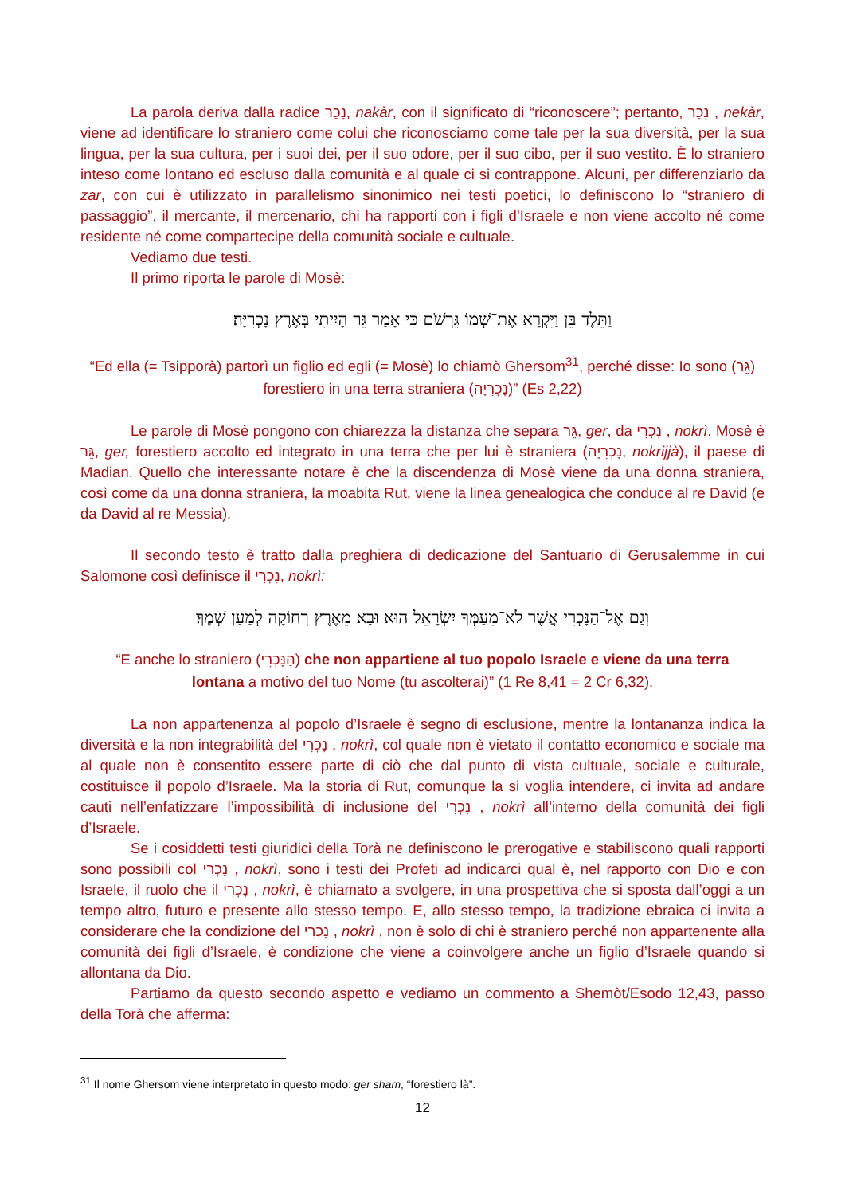La parola deriva dalla radice נָכַר, nakàr, con il significato di “riconoscere”; pertanto, נֵכָר , nekàr, viene ad identificare lo straniero come colui che riconosciamo come tale per la sua diversità, per la sua lingua, per la sua cultura, per i suoi dei, per il suo odore, per il suo cibo, per il suo vestito. È lo straniero inteso come lontano ed escluso dalla comunità e al quale ci si contrappone. Alcuni, per differenziarlo da zar, con cui è utilizzato in parallelismo sinonimico nei testi poetici, lo definiscono lo “straniero di passaggio”, il mercante, il mercenario, chi ha rapporti con i figli d’Israele e non viene accolto né come residente né come compartecipe della comunità sociale e cultuale.
Vediamo due testi.
Il primo riporta le parole di Mosè:
וַתֵּלֶד בֵּן וַיִּקְרָא אֶת־שְׁמוֹ גֵּרְשֹׁם כִּי אָמַר גֵּר הָיִיתִי בְּאֶרֶץ נָכְרִיָּה׃
“Ed ella (= Tsipporà) partorì un figlio ed egli (= Mosè) lo chiamò Ghersom<sup>31</sup>, perché disse: Io sono (גֵּר) forestiero in una terra straniera (נָכְרִיָּה)” (Es 2,22)
Le parole di Mosè pongono con chiarezza la distanza che separa גֵּר, ger, da נָכְרִי , nokrì. Mosè è גֵּר, ger, forestiero accolto ed integrato in una terra che per lui è straniera (נָכְרִיָּה, nokrijjà), il paese di Madian. Quello che interessante notare è che la discendenza di Mosè viene da una donna straniera, così come da una donna straniera, la moabita Rut, viene la linea genealogica che conduce al re David (e da David al re Messia).
Il secondo testo è tratto dalla preghiera di dedicazione del Santuario di Gerusalemme in cui Salomone così definisce il נָכְרִי, nokrì:
וְגַם אֶל־הַנָּכְרִי אֲשֶׁר לֹא־מֵעַמְּךָ יִשְׂרָאֵל הוּא וּבָא מֵאֶרֶץ רְחוֹקָה לְמַעַן שְׁמֶךָ׃
“E anche lo straniero (הַנָּכְרִי) che non appartiene al tuo popolo Israele e viene da una terra lontana a motivo del tuo Nome (tu ascolterai)” (1 Re 8,41 = 2 Cr 6,32).
La non appartenenza al popolo d’Israele è segno di esclusione, mentre la lontananza indica la diversità e la non integrabilità del נָכְרִי , nokrì, col quale non è vietato il contatto economico e sociale ma al quale non è consentito essere parte di ciò che dal punto di vista cultuale, sociale e culturale, costituisce il popolo d’Israele. Ma la storia di Rut, comunque la si voglia intendere, ci invita ad andare cauti nell’enfatizzare l’impossibilità di inclusione del נָכְרִי , nokrì all’interno della comunità dei figli d’Israele.
Se i cosiddetti testi giuridici della Torà ne definiscono le prerogative e stabiliscono quali rapporti sono possibili col נָכְרִי , nokrì, sono i testi dei Profeti ad indicarci qual è, nel rapporto con Dio e con Israele, il ruolo che il נָכְרִי , nokrì, è chiamato a svolgere, in una prospettiva che si sposta dall’oggi a un tempo altro, futuro e presente allo stesso tempo. E, allo stesso tempo, la tradizione ebraica ci invita a considerare che la condizione del נָכְרִי , nokrì , non è solo di chi è straniero perché non appartenente alla comunità dei figli d’Israele, è condizione che viene a coinvolgere anche un figlio d’Israele quando si allontana da Dio.
Partiamo da questo secondo aspetto e vediamo un commento a Shemòt/Esodo 12,43, passo della Torà che afferma:
<sup>31</sup> Il nome Ghersom viene interpretato in questo modo: ger sham, “forestiero là”.
12